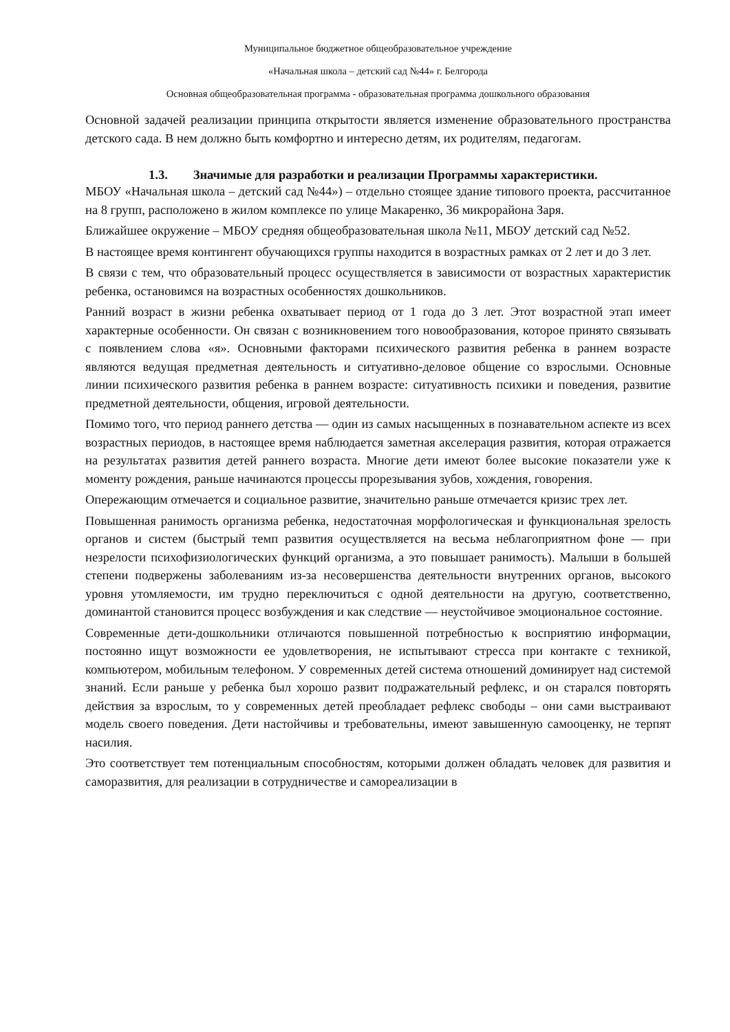Муниципальное бюджетное общеобразовательное учреждение
«Начальная школа – детский сад №44» г. Белгорода
Основная общеобразовательная программа - образовательная программа дошкольного образования
Основной задачей реализации принципа открытости является изменение образовательного пространства детского сада. В нем должно быть комфортно и интересно детям, их родителям, педагогам.
1.3. Значимые для разработки и реализации Программы характеристики.
МБОУ «Начальная школа – детский сад №44») – отдельно стоящее здание типового проекта, рассчитанное на 8 групп, расположено в жилом комплексе по улице Макаренко, 36 микрорайона Заря.
Ближайшее окружение – МБОУ средняя общеобразовательная школа №11, МБОУ детский сад №52.
В настоящее время контингент обучающихся группы находится в возрастных рамках от 2 лет и до 3 лет.
В связи с тем, что образовательный процесс осуществляется в зависимости от возрастных характеристик ребенка, остановимся на возрастных особенностях дошкольников.
Ранний возраст в жизни ребенка охватывает период от 1 года до 3 лет. Этот возрастной этап имеет характерные особенности. Он связан с возникновением того новообразования, которое принято связывать с появлением слова «я». Основными факторами психического развития ребенка в раннем возрасте являются ведущая предметная деятельность и ситуативно-деловое общение со взрослыми. Основные линии психического развития ребенка в раннем возрасте: ситуативность психики и поведения, развитие предметной деятельности, общения, игровой деятельности.
Помимо того, что период раннего детства — один из самых насыщенных в познавательном аспекте из всех возрастных периодов, в настоящее время наблюдается заметная акселерация развития, которая отражается на результатах развития детей раннего возраста. Многие дети имеют более высокие показатели уже к моменту рождения, раньше начинаются процессы прорезывания зубов, хождения, говорения.
Опережающим отмечается и социальное развитие, значительно раньше отмечается кризис трех лет.
Повышенная ранимость организма ребенка, недостаточная морфологическая и функциональная зрелость органов и систем (быстрый темп развития осуществляется на весьма неблагоприятном фоне — при незрелости психофизиологических функций организма, а это повышает ранимость). Малыши в большей степени подвержены заболеваниям из-за несовершенства деятельности внутренних органов, высокого уровня утомляемости, им трудно переключиться с одной деятельности на другую, соответственно, доминантой становится процесс возбуждения и как следствие — неустойчивое эмоциональное состояние.
Современные дети-дошкольники отличаются повышенной потребностью к восприятию информации, постоянно ищут возможности ее удовлетворения, не испытывают стресса при контакте с техникой, компьютером, мобильным телефоном. У современных детей система отношений доминирует над системой знаний. Если раньше у ребенка был хорошо развит подражательный рефлекс, и он старался повторять действия за взрослым, то у современных детей преобладает рефлекс свободы – они сами выстраивают модель своего поведения. Дети настойчивы и требовательны, имеют завышенную самооценку, не терпят насилия.
Это соответствует тем потенциальным способностям, которыми должен обладать человек для развития и саморазвития, для реализации в сотрудничестве и самореализации в